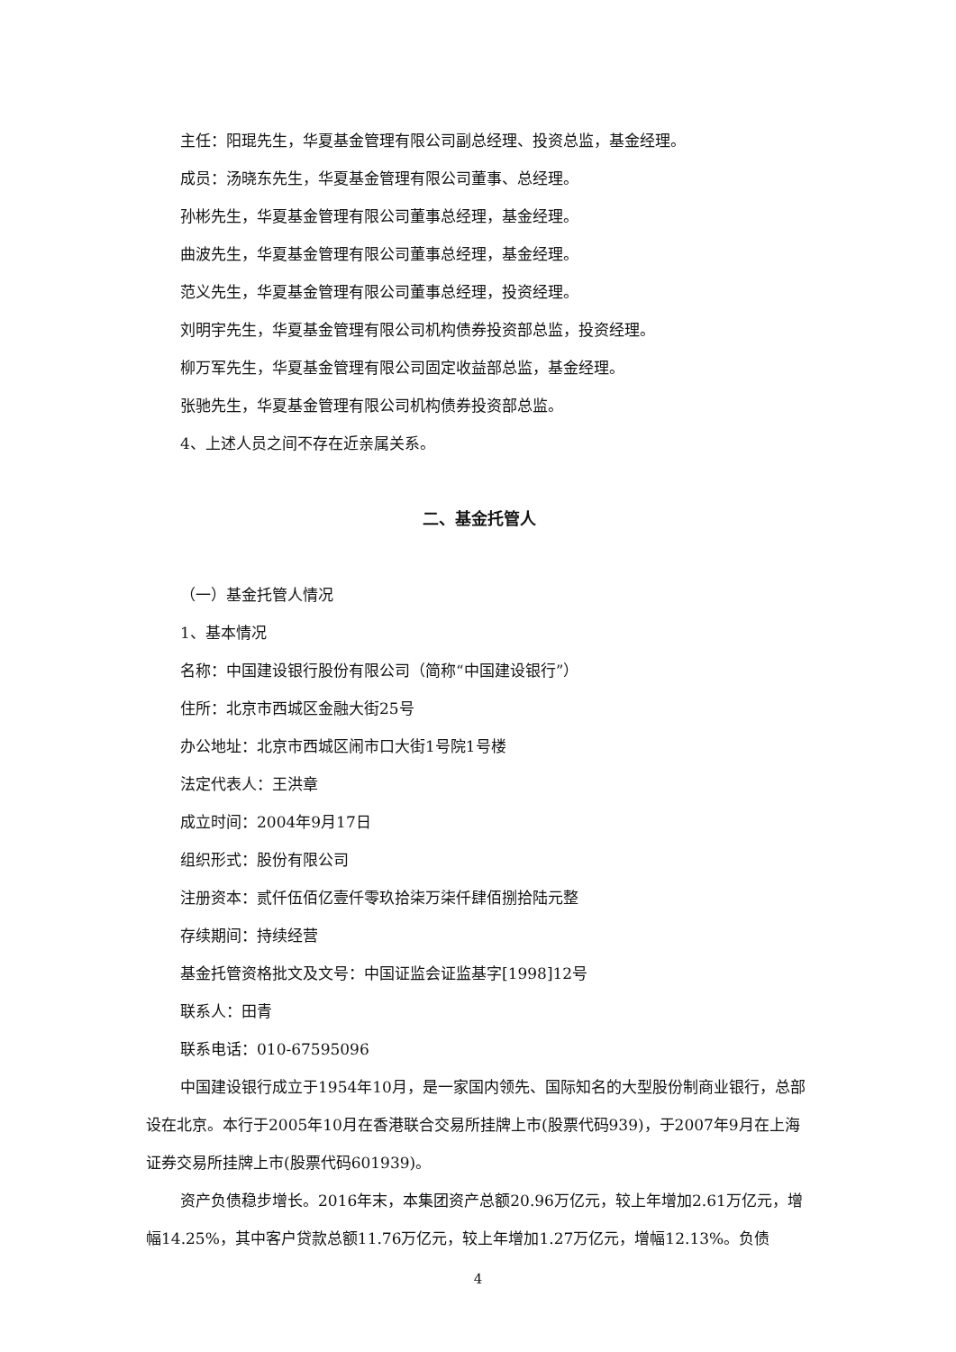主任：阳琨先生，华夏基金管理有限公司副总经理、投资总监，基金经理。
成员：汤晓东先生，华夏基金管理有限公司董事、总经理。
孙彬先生，华夏基金管理有限公司董事总经理，基金经理。
曲波先生，华夏基金管理有限公司董事总经理，基金经理。
范义先生，华夏基金管理有限公司董事总经理，投资经理。
刘明宇先生，华夏基金管理有限公司机构债券投资部总监，投资经理。
柳万军先生，华夏基金管理有限公司固定收益部总监，基金经理。
张驰先生，华夏基金管理有限公司机构债券投资部总监。
4、上述人员之间不存在近亲属关系。
二、基金托管人
（一）基金托管人情况
1、基本情况
名称：中国建设银行股份有限公司（简称“中国建设银行”）
住所：北京市西城区金融大街25号
办公地址：北京市西城区闹市口大街1号院1号楼
法定代表人：王洪章
成立时间：2004年9月17日
组织形式：股份有限公司
注册资本：贰仟伍佰亿壹仟零玖拾柒万柒仟肆佰捌拾陆元整
存续期间：持续经营
基金托管资格批文及文号：中国证监会证监基字[1998]12号
联系人：田青
联系电话：010-67595096
中国建设银行成立于1954年10月，是一家国内领先、国际知名的大型股份制商业银行，总部设在北京。本行于2005年10月在香港联合交易所挂牌上市(股票代码939)，于2007年9月在上海证券交易所挂牌上市(股票代码601939)。
资产负债稳步增长。2016年末，本集团资产总额20.96万亿元，较上年增加2.61万亿元，增幅14.25%，其中客户贷款总额11.76万亿元，较上年增加1.27万亿元，增幅12.13%。负债
4